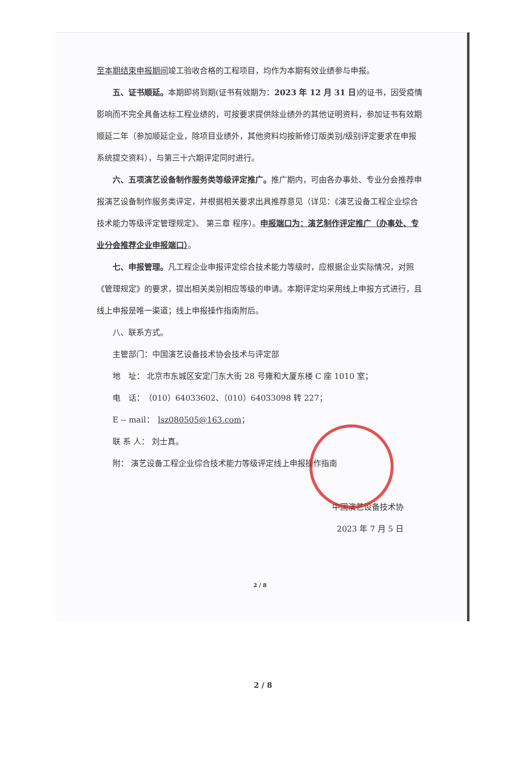至本期结束申报期间竣工验收合格的工程项目，均作为本期有效业绩参与申报。
五、证书顺延。本期即将到期(证书有效期为：2023 年 12 月 31 日)的证书，因受疫情影响而不完全具备达标工程业绩的，可按要求提供除业绩外的其他证明资料，参加证书有效期顺延二年（参加顺延企业，除项目业绩外，其他资料均按新修订版类别/级别评定要求在申报系统提交资料），与第三十六期评定同时进行。
六、五项演艺设备制作服务类等级评定推广。推广期内，可由各办事处、专业分会推荐申报演艺设备制作服务类评定，并根据相关要求出具推荐意见（详见：《演艺设备工程企业综合技术能力等级评定管理规定》、 第三章 程序）。申报端口为：演艺制作评定推广（办事处、专业分会推荐企业申报端口）。
七、申报管理。凡工程企业申报评定综合技术能力等级时，应根据企业实际情况，对照《管理规定》的要求，提出相关类别相应等级的申请。本期评定均采用线上申报方式进行，且线上申报是唯一渠道；线上申报操作指南附后。
八、联系方式。
主管部门：中国演艺设备技术协会技术与评定部
地　址： 北京市东城区安定门东大街 28 号雍和大厦东楼 C 座 1010 室；
电　话：　（010）64033602、（010）64033098 转 227；
E -- mail：　lsz080505@163.com；
联 系 人： 刘士真。
附： 演艺设备工程企业综合技术能力等级评定线上申报操作指南
中国演艺设备技术协
2023 年 7 月 5 日
2 / 8
2 / 8